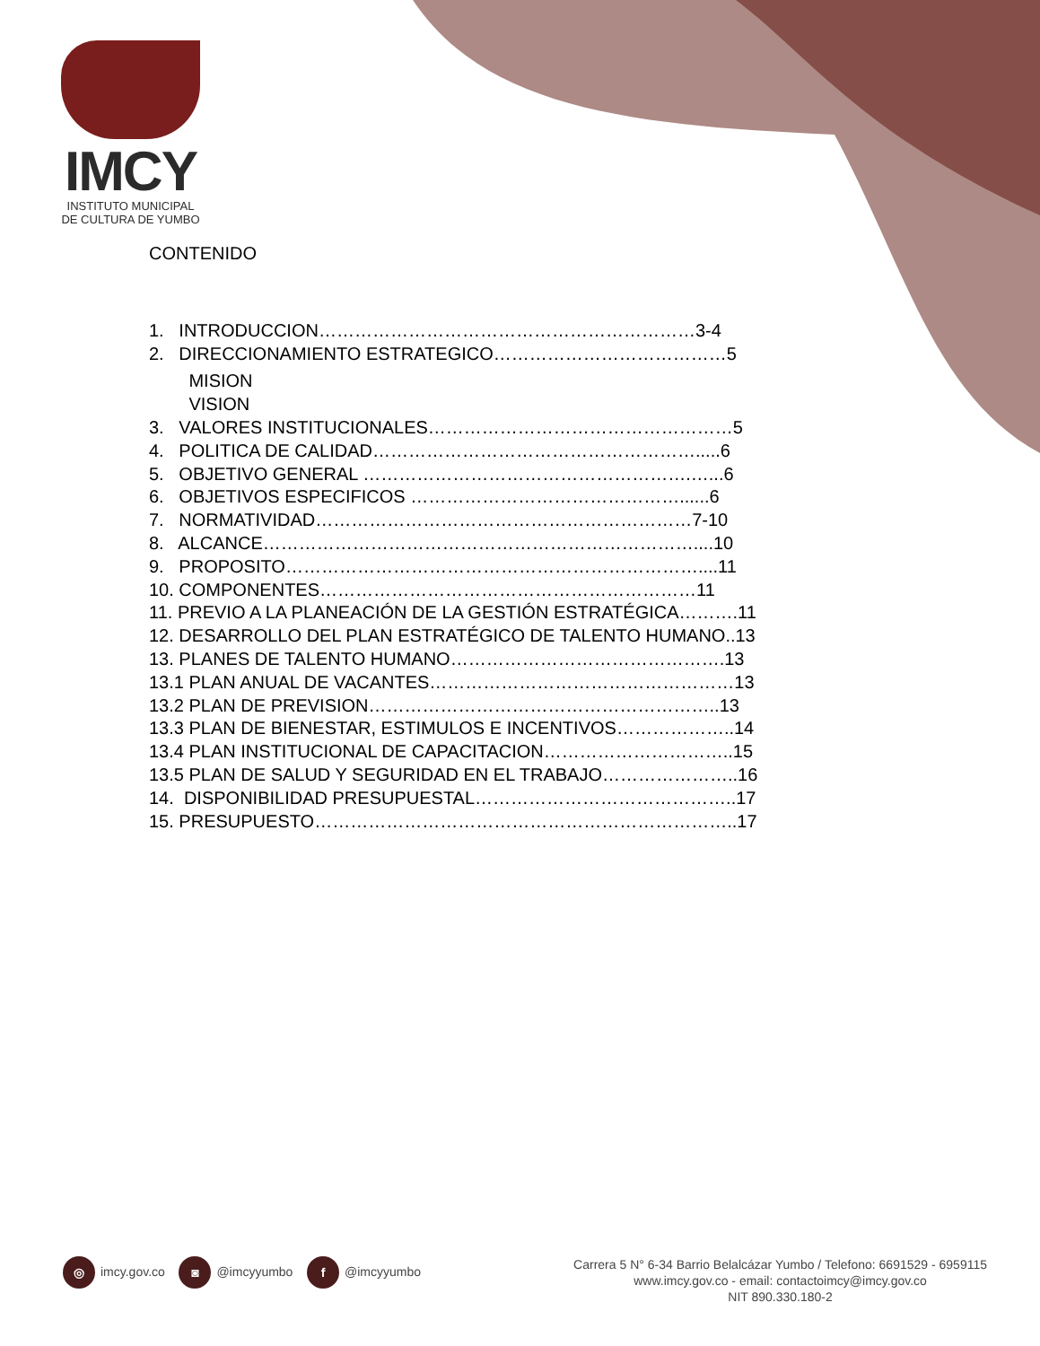IMCY
INSTITUTO MUNICIPAL
DE CULTURA DE YUMBO
CONTENIDO
1. INTRODUCCION………………………………………………………3-4
2. DIRECCIONAMIENTO ESTRATEGICO…………………………………5
MISION
VISION
3. VALORES INSTITUCIONALES……………………………………………5
4. POLITICA DE CALIDAD……………………………………………….....6
5. OBJETIVO GENERAL ……………………………………………….…...6
6. OBJETIVOS ESPECIFICOS ………………………………………......6
7. NORMATIVIDAD………………………………………………………7-10
8. ALCANCE………………………………………………………………....10
9. PROPOSITO……………………………………………………………....11
10. COMPONENTES………………………………………………………11
11. PREVIO A LA PLANEACIÓN DE LA GESTIÓN ESTRATÉGICA……….11
12. DESARROLLO DEL PLAN ESTRATÉGICO DE TALENTO HUMANO..13
13. PLANES DE TALENTO HUMANO……………………………………….13
13.1 PLAN ANUAL DE VACANTES……………………………………………13
13.2 PLAN DE PREVISION…………………………………………………..13
13.3 PLAN DE BIENESTAR, ESTIMULOS E INCENTIVOS………………..14
13.4 PLAN INSTITUCIONAL DE CAPACITACION…………………………..15
13.5 PLAN DE SALUD Y SEGURIDAD EN EL TRABAJO…………………..16
14. DISPONIBILIDAD PRESUPUESTAL……………………………………..17
15. PRESUPUESTO……………………………………………………………..17
◎ imcy.gov.co ◙ @imcyyumbo f @imcyyumbo
Carrera 5 N° 6-34 Barrio Belalcázar Yumbo / Telefono: 6691529 - 6959115
www.imcy.gov.co - email: contactoimcy@imcy.gov.co
NIT 890.330.180-2